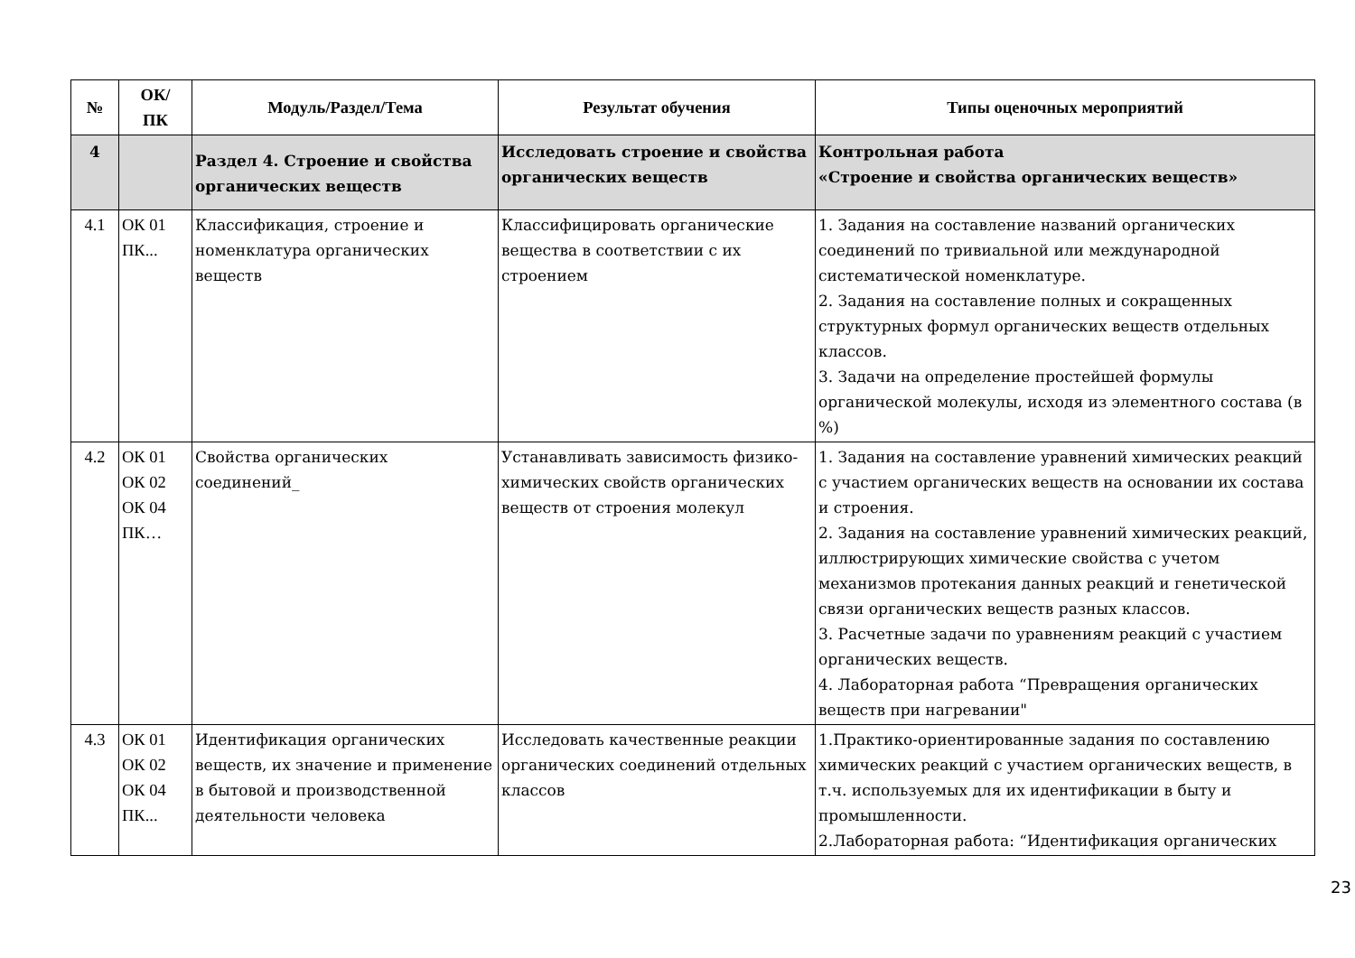| № | ОК/ ПК | Модуль/Раздел/Тема | Результат обучения | Типы оценочных мероприятий |
| --- | --- | --- | --- | --- |
| 4 | | Раздел 4. Строение и свойства органических веществ | Исследовать строение и свойства органических веществ | Контрольная работа «Строение и свойства органических веществ» |
| 4.1 | ОК 01 ПК... | Классификация, строение и номенклатура органических веществ | Классифицировать органические вещества в соответствии с их строением | 1. Задания на составление названий органических соединений по тривиальной или международной систематической номенклатуре. 2. Задания на составление полных и сокращенных структурных формул органических веществ отдельных классов. 3. Задачи на определение простейшей формулы органической молекулы, исходя из элементного состава (в %) |
| 4.2 | ОК 01 ОК 02 ОК 04 ПК… | Свойства органических соединений_ | Устанавливать зависимость физико-химических свойств органических веществ от строения молекул | 1. Задания на составление уравнений химических реакций с участием органических веществ на основании их состава и строения. 2. Задания на составление уравнений химических реакций, иллюстрирующих химические свойства с учетом механизмов протекания данных реакций и генетической связи органических веществ разных классов. 3. Расчетные задачи по уравнениям реакций с участием органических веществ. 4. Лабораторная работа “Превращения органических веществ при нагревании" |
| 4.3 | ОК 01 ОК 02 ОК 04 ПК... | Идентификация органических веществ, их значение и применение в бытовой и производственной деятельности человека | Исследовать качественные реакции органических соединений отдельных классов | 1.Практико-ориентированные задания по составлению химических реакций с участием органических веществ, в т.ч. используемых для их идентификации в быту и промышленности. 2.Лабораторная работа: “Идентификация органических |
23